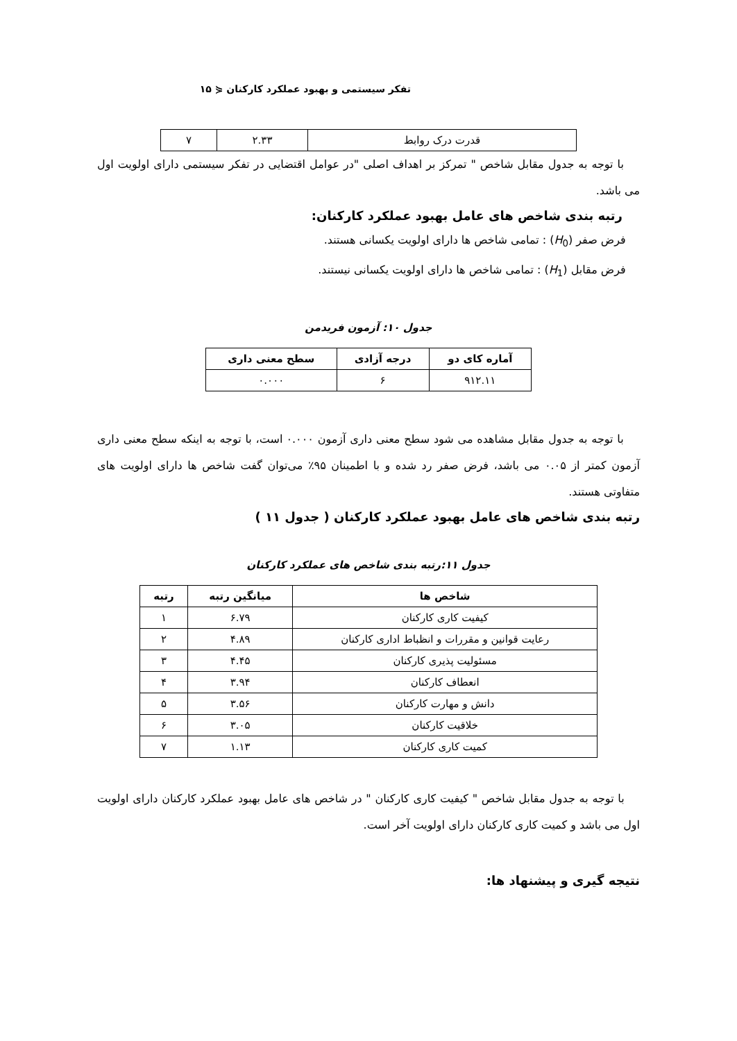تفکر سیستمی و بهبود عملکرد کارکنان ⋞ ۱۵
| قدرت درک روابط | ۲.۳۳ | ۷ |
با توجه به جدول مقابل شاخص " تمرکز بر اهداف اصلی "در عوامل اقتضایی در تفکر سیستمی دارای اولویت اول می باشد.
رتبه بندی شاخص های عامل بهبود عملکرد کارکنان:
فرض صفر (H<sub>0</sub>) : تمامی شاخص ها دارای اولویت یکسانی هستند.
فرض مقابل (H<sub>1</sub>) : تمامی شاخص ها دارای اولویت یکسانی نیستند.
جدول ۱۰: آزمون فریدمن
| آماره کای دو | درجه آزادی | سطح معنی داری |
| --- | --- | --- |
| ۹۱۲.۱۱ | ۶ | ۰.۰۰۰ |
با توجه به جدول مقابل مشاهده می شود سطح معنی داری آزمون ۰.۰۰۰ است، با توجه به اینکه سطح معنی داری آزمون کمتر از ۰.۰۵ می باشد، فرض صفر رد شده و با اطمینان ۹۵٪ می‌توان گفت شاخص ها دارای اولویت های متفاوتی هستند.
رتبه بندی شاخص های عامل بهبود عملکرد کارکنان ( جدول ۱۱ )
جدول ۱۱:رتبه بندی شاخص های عملکرد کارکنان
| شاخص ها | میانگین رتبه | رتبه |
| --- | --- | --- |
| کیفیت کاری کارکنان | ۶.۷۹ | ۱ |
| رعایت قوانین و مقررات و انظباط اداری کارکنان | ۴.۸۹ | ۲ |
| مسئولیت پذیری کارکنان | ۴.۴۵ | ۳ |
| انعطاف کارکنان | ۳.۹۴ | ۴ |
| دانش و مهارت کارکنان | ۳.۵۶ | ۵ |
| خلاقیت کارکنان | ۳.۰۵ | ۶ |
| کمیت کاری کارکنان | ۱.۱۳ | ۷ |
با توجه به جدول مقابل شاخص " کیفیت کاری کارکنان " در شاخص های عامل بهبود عملکرد کارکنان دارای اولویت اول می باشد و کمیت کاری کارکنان دارای اولویت آخر است.
نتیجه گیری و پیشنهاد ها: